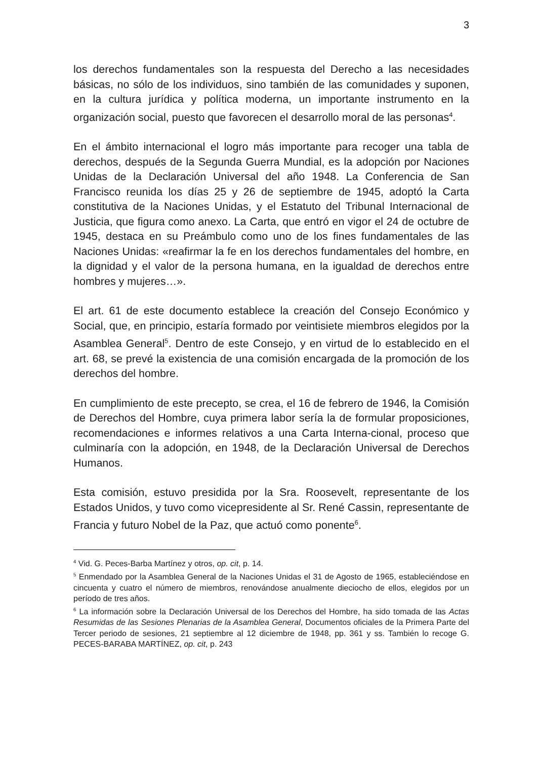3
los derechos fundamentales son la respuesta del Derecho a las necesidades básicas, no sólo de los individuos, sino también de las comunidades y suponen, en la cultura jurídica y política moderna, un importante instrumento en la organización social, puesto que favorecen el desarrollo moral de las personas<sup>4</sup>.
En el ámbito internacional el logro más importante para recoger una tabla de derechos, después de la Segunda Guerra Mundial, es la adopción por Naciones Unidas de la Declaración Universal del año 1948. La Conferencia de San Francisco reunida los días 25 y 26 de septiembre de 1945, adoptó la Carta constitutiva de la Naciones Unidas, y el Estatuto del Tribunal Internacional de Justicia, que figura como anexo. La Carta, que entró en vigor el 24 de octubre de 1945, destaca en su Preámbulo como uno de los fines fundamentales de las Naciones Unidas: «reafirmar la fe en los derechos fundamentales del hombre, en la dignidad y el valor de la persona humana, en la igualdad de derechos entre hombres y mujeres…».
El art. 61 de este documento establece la creación del Consejo Económico y Social, que, en principio, estaría formado por veintisiete miembros elegidos por la Asamblea General<sup>5</sup>. Dentro de este Consejo, y en virtud de lo establecido en el art. 68, se prevé la existencia de una comisión encargada de la promoción de los derechos del hombre.
En cumplimiento de este precepto, se crea, el 16 de febrero de 1946, la Comisión de Derechos del Hombre, cuya primera labor sería la de formular proposiciones, recomendaciones e informes relativos a una Carta Interna-cional, proceso que culminaría con la adopción, en 1948, de la Declaración Universal de Derechos Humanos.
Esta comisión, estuvo presidida por la Sra. Roosevelt, representante de los Estados Unidos, y tuvo como vicepresidente al Sr. René Cassin, representante de Francia y futuro Nobel de la Paz, que actuó como ponente<sup>6</sup>.
<sup>4</sup> Vid. G. Peces-Barba Martínez y otros, op. cit, p. 14.
<sup>5</sup> Enmendado por la Asamblea General de la Naciones Unidas el 31 de Agosto de 1965, estableciéndose en cincuenta y cuatro el número de miembros, renovándose anualmente dieciocho de ellos, elegidos por un período de tres años.
<sup>6</sup> La información sobre la Declaración Universal de los Derechos del Hombre, ha sido tomada de las Actas Resumidas de las Sesiones Plenarias de la Asamblea General, Documentos oficiales de la Primera Parte del Tercer periodo de sesiones, 21 septiembre al 12 diciembre de 1948, pp. 361 y ss. También lo recoge G. PECES-BARABA MARTÍNEZ, op. cit, p. 243